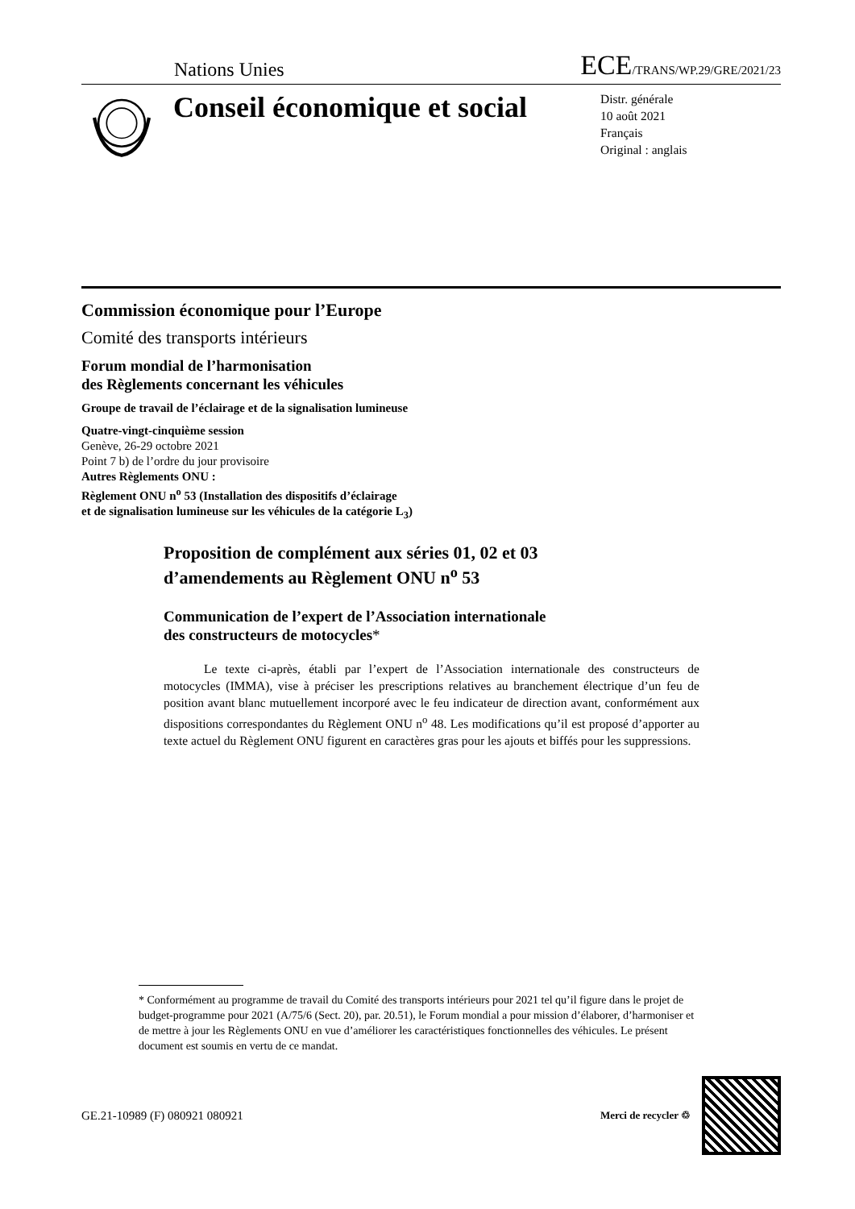Nations Unies
ECE/TRANS/WP.29/GRE/2021/23
Conseil économique et social
Distr. générale
10 août 2021
Français
Original : anglais
Commission économique pour l’Europe
Comité des transports intérieurs
Forum mondial de l’harmonisation
des Règlements concernant les véhicules
Groupe de travail de l’éclairage et de la signalisation lumineuse
Quatre-vingt-cinquième session
Genève, 26-29 octobre 2021
Point 7 b) de l’ordre du jour provisoire
Autres Règlements ONU :
Règlement ONU n<sup>o</sup> 53 (Installation des dispositifs d’éclairage
et de signalisation lumineuse sur les véhicules de la catégorie L<sub>3</sub>)
Proposition de complément aux séries 01, 02 et 03
d’amendements au Règlement ONU n<sup>o</sup> 53
Communication de l’expert de l’Association internationale
des constructeurs de motocycles*
Le texte ci-après, établi par l’expert de l’Association internationale des constructeurs de motocycles (IMMA), vise à préciser les prescriptions relatives au branchement électrique d’un feu de position avant blanc mutuellement incorporé avec le feu indicateur de direction avant, conformément aux dispositions correspondantes du Règlement ONU n<sup>o</sup> 48. Les modifications qu’il est proposé d’apporter au texte actuel du Règlement ONU figurent en caractères gras pour les ajouts et biffés pour les suppressions.
* Conformément au programme de travail du Comité des transports intérieurs pour 2021 tel qu’il figure dans le projet de budget-programme pour 2021 (A/75/6 (Sect. 20), par. 20.51), le Forum mondial a pour mission d’élaborer, d’harmoniser et de mettre à jour les Règlements ONU en vue d’améliorer les caractéristiques fonctionnelles des véhicules. Le présent document est soumis en vertu de ce mandat.
GE.21-10989 (F) 080921 080921
Merci de recycler ♲